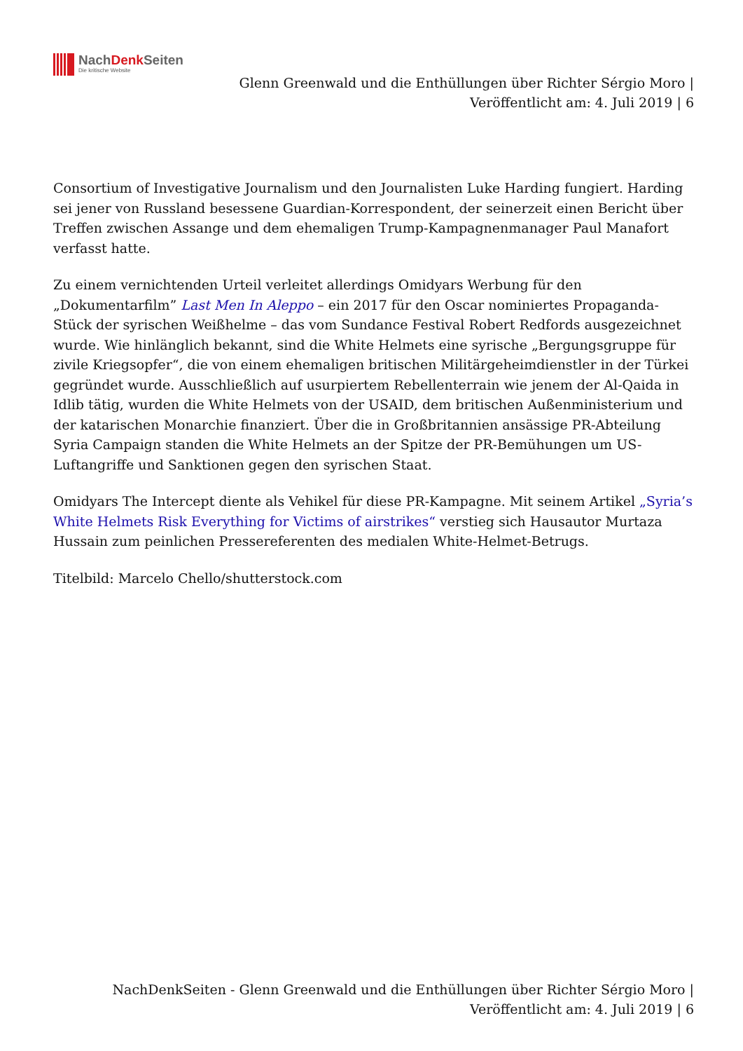NachDenk Seiten
Die kritische Website
Glenn Greenwald und die Enthüllungen über Richter Sérgio Moro |
Veröffentlicht am: 4. Juli 2019 | 6
Consortium of Investigative Journalism und den Journalisten Luke Harding fungiert. Harding sei jener von Russland besessene Guardian-Korrespondent, der seinerzeit einen Bericht über Treffen zwischen Assange und dem ehemaligen Trump-Kampagnenmanager Paul Manafort verfasst hatte.
Zu einem vernichtenden Urteil verleitet allerdings Omidyars Werbung für den „Dokumentarfilm” Last Men In Aleppo – ein 2017 für den Oscar nominiertes Propaganda-Stück der syrischen Weißhelme – das vom Sundance Festival Robert Redfords ausgezeichnet wurde. Wie hinlänglich bekannt, sind die White Helmets eine syrische „Bergungsgruppe für zivile Kriegsopfer“, die von einem ehemaligen britischen Militärgeheimdienstler in der Türkei gegründet wurde. Ausschließlich auf usurpiertem Rebellenterrain wie jenem der Al-Qaida in Idlib tätig, wurden die White Helmets von der USAID, dem britischen Außenministerium und der katarischen Monarchie finanziert. Über die in Großbritannien ansässige PR-Abteilung Syria Campaign standen die White Helmets an der Spitze der PR-Bemühungen um US-Luftangriffe und Sanktionen gegen den syrischen Staat.
Omidyars The Intercept diente als Vehikel für diese PR-Kampagne. Mit seinem Artikel „Syria’s White Helmets Risk Everything for Victims of airstrikes“ verstieg sich Hausautor Murtaza Hussain zum peinlichen Pressereferenten des medialen White-Helmet-Betrugs.
Titelbild: Marcelo Chello/shutterstock.com
NachDenkSeiten - Glenn Greenwald und die Enthüllungen über Richter Sérgio Moro |
Veröffentlicht am: 4. Juli 2019 | 6